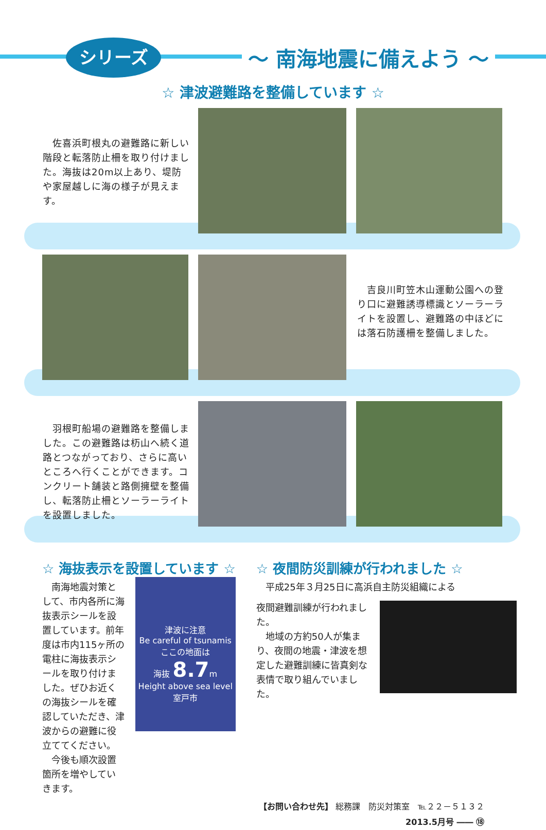シリーズ ～ 南海地震に備えよう ～
☆ 津波避難路を整備しています ☆
　佐喜浜町根丸の避難路に新しい階段と転落防止柵を取り付けました。海抜は20m以上あり、堤防や家屋越しに海の様子が見えます。
　吉良川町笠木山運動公園への登り口に避難誘導標識とソーラーライトを設置し、避難路の中ほどには落石防護柵を整備しました。
　羽根町船場の避難路を整備しました。この避難路は杤山へ続く道路とつながっており、さらに高いところへ行くことができます。コンクリート舗装と路側擁壁を整備し、転落防止柵とソーラーライトを設置しました。
☆ 海抜表示を設置しています ☆
　南海地震対策として、市内各所に海抜表示シールを設置しています。前年度は市内115ヶ所の電柱に海抜表示シールを取り付けました。ぜひお近くの海抜シールを確認していただき、津波からの避難に役立ててください。
　今後も順次設置箇所を増やしていきます。
津波に注意
Be careful of tsunamis
ここの地面は
海抜 8.7m
Height above sea level
室戸市
☆ 夜間防災訓練が行われました ☆
　平成25年３月25日に高浜自主防災組織による
夜間避難訓練が行われました。
　地域の方約50人が集まり、夜間の地震・津波を想定した避難訓練に皆真剣な表情で取り組んでいました。
【お問い合わせ先】 総務課　防災対策室　℡２２－５１３２
2013.5月号 ―― ⑱